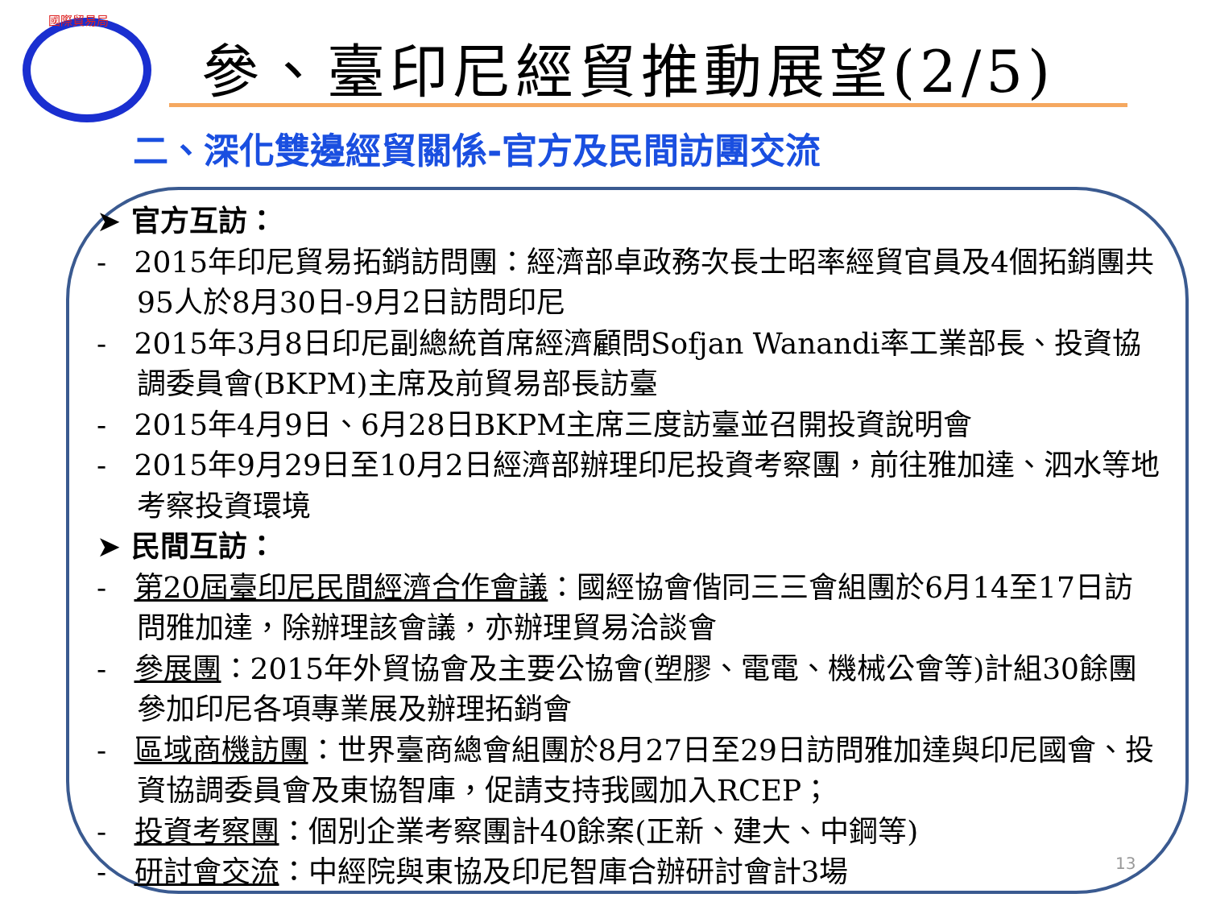國際貿易局
參、臺印尼經貿推動展望(2/5)
二、深化雙邊經貿關係-官方及民間訪團交流
➤ 官方互訪：
- 2015年印尼貿易拓銷訪問團：經濟部卓政務次長士昭率經貿官員及4個拓銷團共95人於8月30日-9月2日訪問印尼
- 2015年3月8日印尼副總統首席經濟顧問Sofjan Wanandi率工業部長、投資協調委員會(BKPM)主席及前貿易部長訪臺
- 2015年4月9日、6月28日BKPM主席三度訪臺並召開投資說明會
- 2015年9月29日至10月2日經濟部辦理印尼投資考察團，前往雅加達、泗水等地考察投資環境
➤ 民間互訪：
- 第20屆臺印尼民間經濟合作會議：國經協會偕同三三會組團於6月14至17日訪問雅加達，除辦理該會議，亦辦理貿易洽談會
- 參展團：2015年外貿協會及主要公協會(塑膠、電電、機械公會等)計組30餘團參加印尼各項專業展及辦理拓銷會
- 區域商機訪團：世界臺商總會組團於8月27日至29日訪問雅加達與印尼國會、投資協調委員會及東協智庫，促請支持我國加入RCEP；
- 投資考察團：個別企業考察團計40餘案(正新、建大、中鋼等)
- 研討會交流：中經院與東協及印尼智庫合辦研討會計3場
13